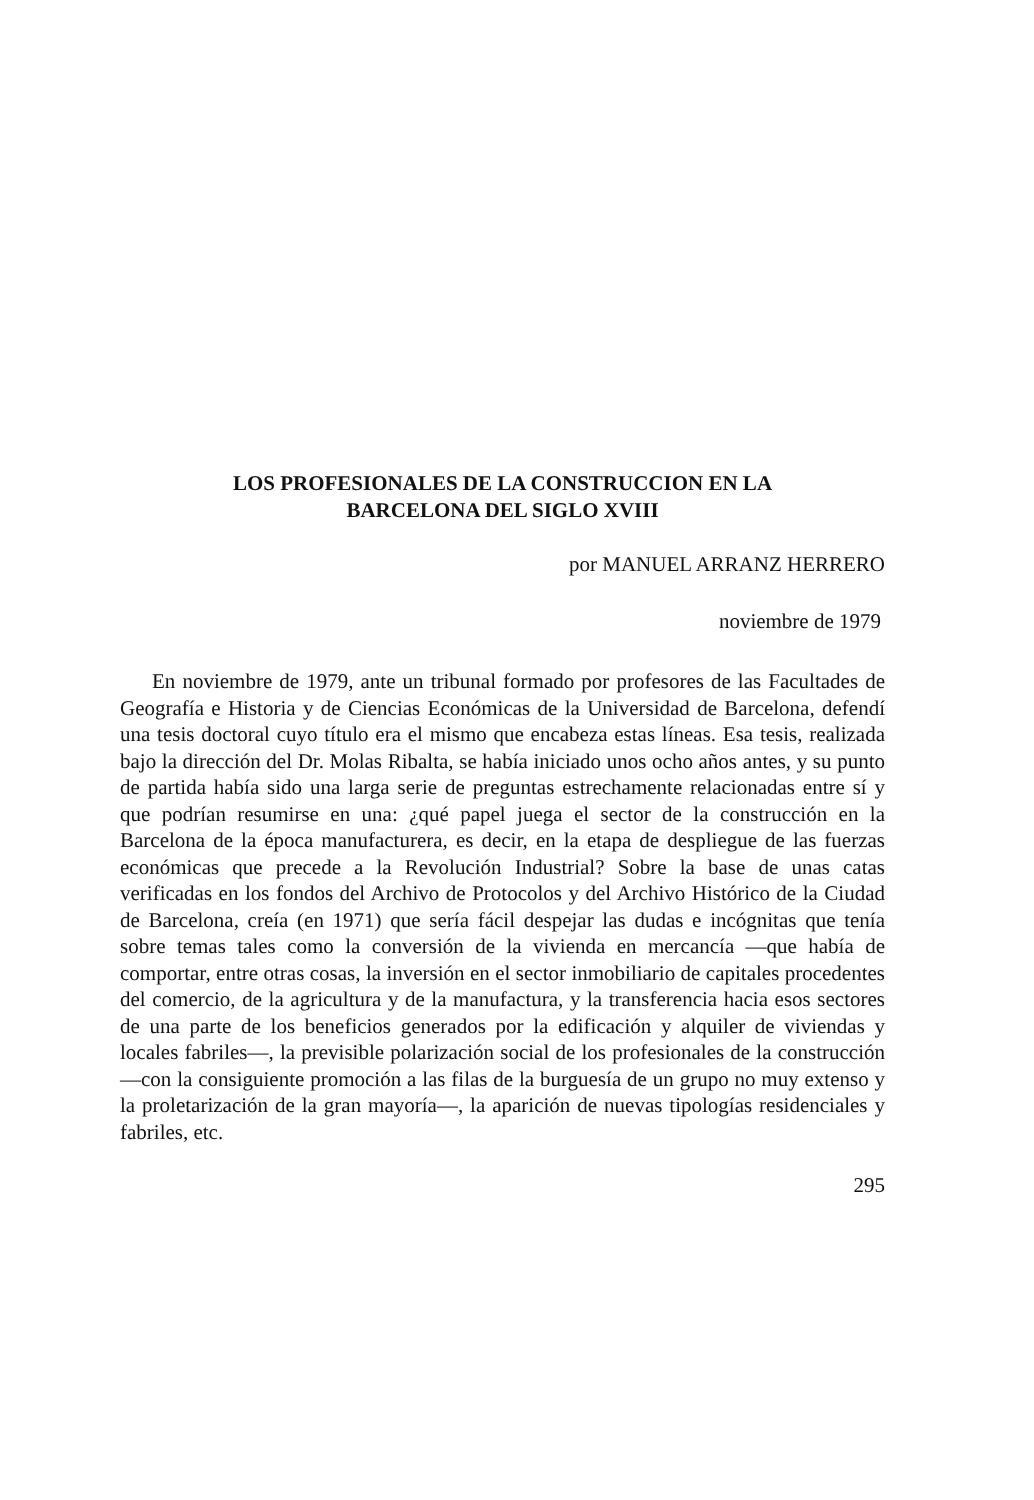LOS PROFESIONALES DE LA CONSTRUCCION EN LA
BARCELONA DEL SIGLO XVIII
por MANUEL ARRANZ HERRERO
noviembre de 1979
En noviembre de 1979, ante un tribunal formado por profesores de las Facultades de Geografía e Historia y de Ciencias Económicas de la Universidad de Barcelona, defendí una tesis doctoral cuyo título era el mismo que encabeza estas líneas. Esa tesis, realizada bajo la dirección del Dr. Molas Ribalta, se había iniciado unos ocho años antes, y su punto de partida había sido una larga serie de preguntas estrechamente relacionadas entre sí y que podrían resumirse en una: ¿qué papel juega el sector de la construcción en la Barcelona de la época manufacturera, es decir, en la etapa de despliegue de las fuerzas económicas que precede a la Revolución Industrial? Sobre la base de unas catas verificadas en los fondos del Archivo de Protocolos y del Archivo Histórico de la Ciudad de Barcelona, creía (en 1971) que sería fácil despejar las dudas e incógnitas que tenía sobre temas tales como la conversión de la vivienda en mercancía —que había de comportar, entre otras cosas, la inversión en el sector inmobiliario de capitales procedentes del comercio, de la agricultura y de la manufactura, y la transferencia hacia esos sectores de una parte de los beneficios generados por la edificación y alquiler de viviendas y locales fabriles—, la previsible polarización social de los profesionales de la construcción —con la consiguiente promoción a las filas de la burguesía de un grupo no muy extenso y la proletarización de la gran mayoría—, la aparición de nuevas tipologías residenciales y fabriles, etc.
295